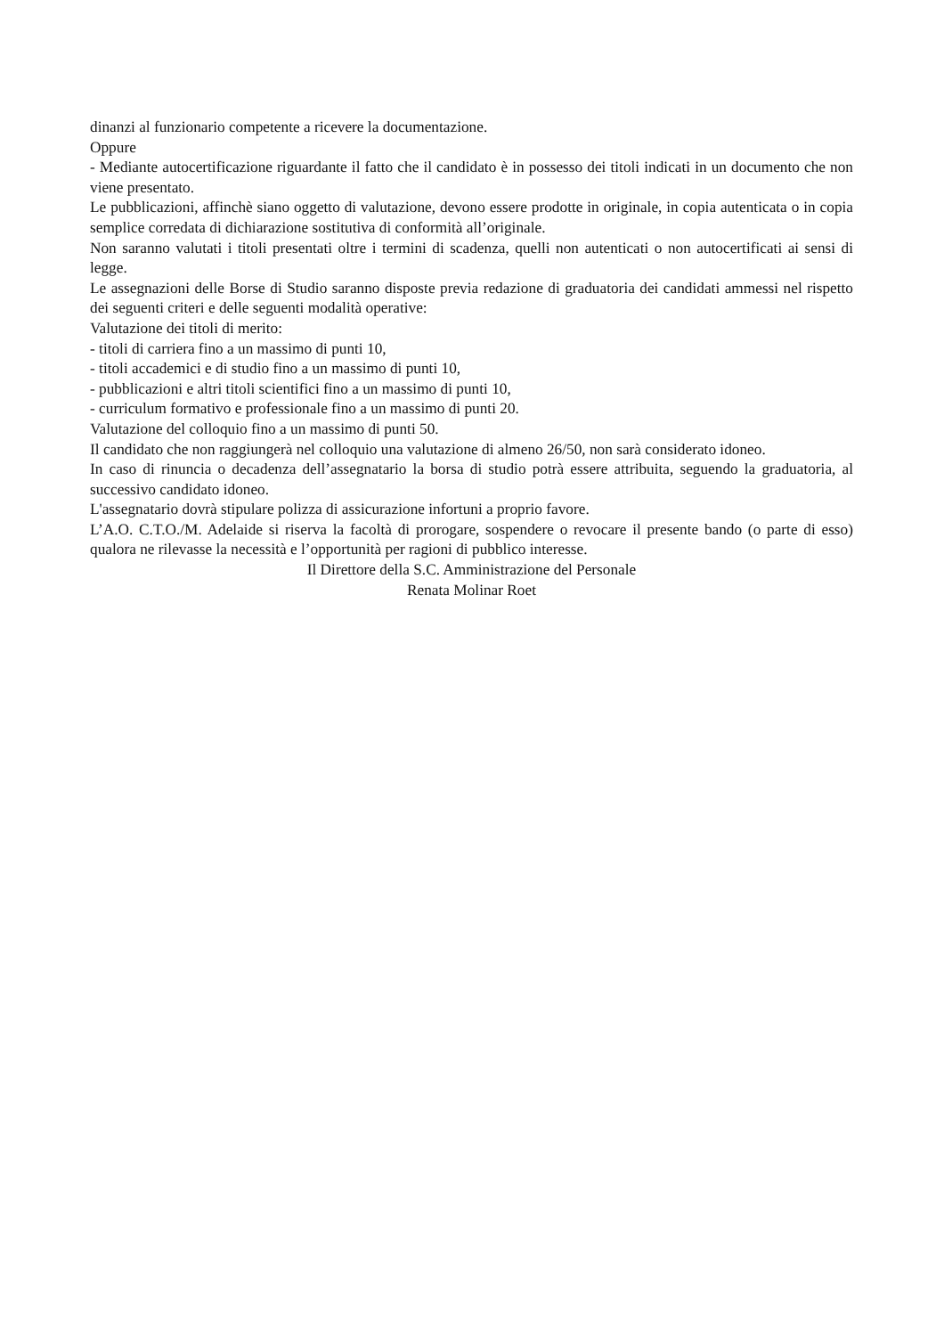dinanzi al funzionario competente a ricevere la documentazione.
Oppure
- Mediante autocertificazione riguardante il fatto che il candidato è in possesso dei titoli indicati in un documento che non viene presentato.
Le pubblicazioni, affinchè siano oggetto di valutazione, devono essere prodotte in originale, in copia autenticata o in copia semplice corredata di dichiarazione sostitutiva di conformità all’originale.
Non saranno valutati i titoli presentati oltre i termini di scadenza, quelli non autenticati o non autocertificati ai sensi di legge.
Le assegnazioni delle Borse di Studio saranno disposte previa redazione di graduatoria dei candidati ammessi nel rispetto dei seguenti criteri e delle seguenti modalità operative:
Valutazione dei titoli di merito:
- titoli di carriera fino a un massimo di punti 10,
- titoli accademici e di studio fino a un massimo di punti 10,
- pubblicazioni e altri titoli scientifici fino a un massimo di punti 10,
- curriculum formativo e professionale fino a un massimo di punti 20.
Valutazione del colloquio fino a un massimo di punti 50.
Il candidato che non raggiungerà nel colloquio una valutazione di almeno 26/50, non sarà considerato idoneo.
In caso di rinuncia o decadenza dell’assegnatario la borsa di studio potrà essere attribuita, seguendo la graduatoria, al successivo candidato idoneo.
L'assegnatario dovrà stipulare polizza di assicurazione infortuni a proprio favore.
L’A.O. C.T.O./M. Adelaide si riserva la facoltà di prorogare, sospendere o revocare il presente bando (o parte di esso) qualora ne rilevasse la necessità e l’opportunità per ragioni di pubblico interesse.
Il Direttore della S.C. Amministrazione del Personale
Renata Molinar Roet